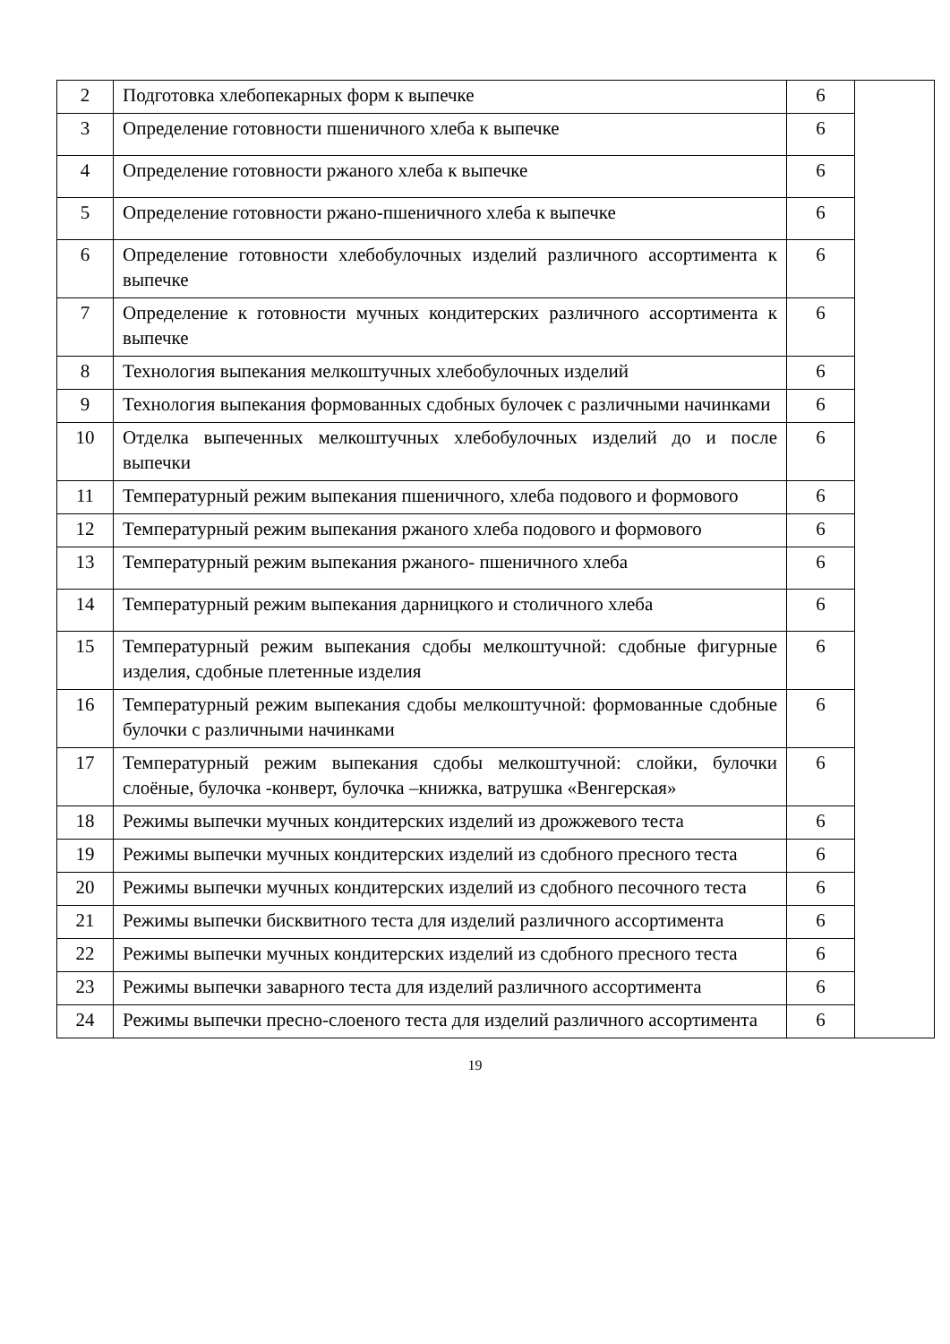| 2 | Подготовка хлебопекарных форм к выпечке | 6 | |
| 3 | Определение готовности пшеничного хлеба к выпечке | 6 | |
| 4 | Определение готовности ржаного хлеба к выпечке | 6 | |
| 5 | Определение готовности ржано-пшеничного хлеба к выпечке | 6 | |
| 6 | Определение готовности хлебобулочных изделий различного ассортимента к выпечке | 6 | |
| 7 | Определение к готовности мучных кондитерских различного ассортимента к выпечке | 6 | |
| 8 | Технология выпекания мелкоштучных хлебобулочных изделий | 6 | |
| 9 | Технология выпекания формованных сдобных булочек с различными начинками | 6 | |
| 10 | Отделка выпеченных мелкоштучных хлебобулочных изделий до и после выпечки | 6 | |
| 11 | Температурный режим выпекания пшеничного, хлеба подового и формового | 6 | |
| 12 | Температурный режим выпекания ржаного хлеба подового и формового | 6 | |
| 13 | Температурный режим выпекания ржаного- пшеничного хлеба | 6 | |
| 14 | Температурный режим выпекания дарницкого и столичного хлеба | 6 | |
| 15 | Температурный режим выпекания сдобы мелкоштучной: сдобные фигурные изделия, сдобные плетенные изделия | 6 | |
| 16 | Температурный режим выпекания сдобы мелкоштучной: формованные сдобные булочки с различными начинками | 6 | |
| 17 | Температурный режим выпекания сдобы мелкоштучной: слойки, булочки слоёные, булочка -конверт, булочка –книжка, ватрушка «Венгерская» | 6 | |
| 18 | Режимы выпечки мучных кондитерских изделий из дрожжевого теста | 6 | |
| 19 | Режимы выпечки мучных кондитерских изделий из сдобного пресного теста | 6 | |
| 20 | Режимы выпечки мучных кондитерских изделий из сдобного песочного теста | 6 | |
| 21 | Режимы выпечки бисквитного теста для изделий различного ассортимента | 6 | |
| 22 | Режимы выпечки мучных кондитерских изделий из сдобного пресного теста | 6 | |
| 23 | Режимы выпечки заварного теста для изделий различного ассортимента | 6 | |
| 24 | Режимы выпечки пресно-слоеного теста для изделий различного ассортимента | 6 | |
19